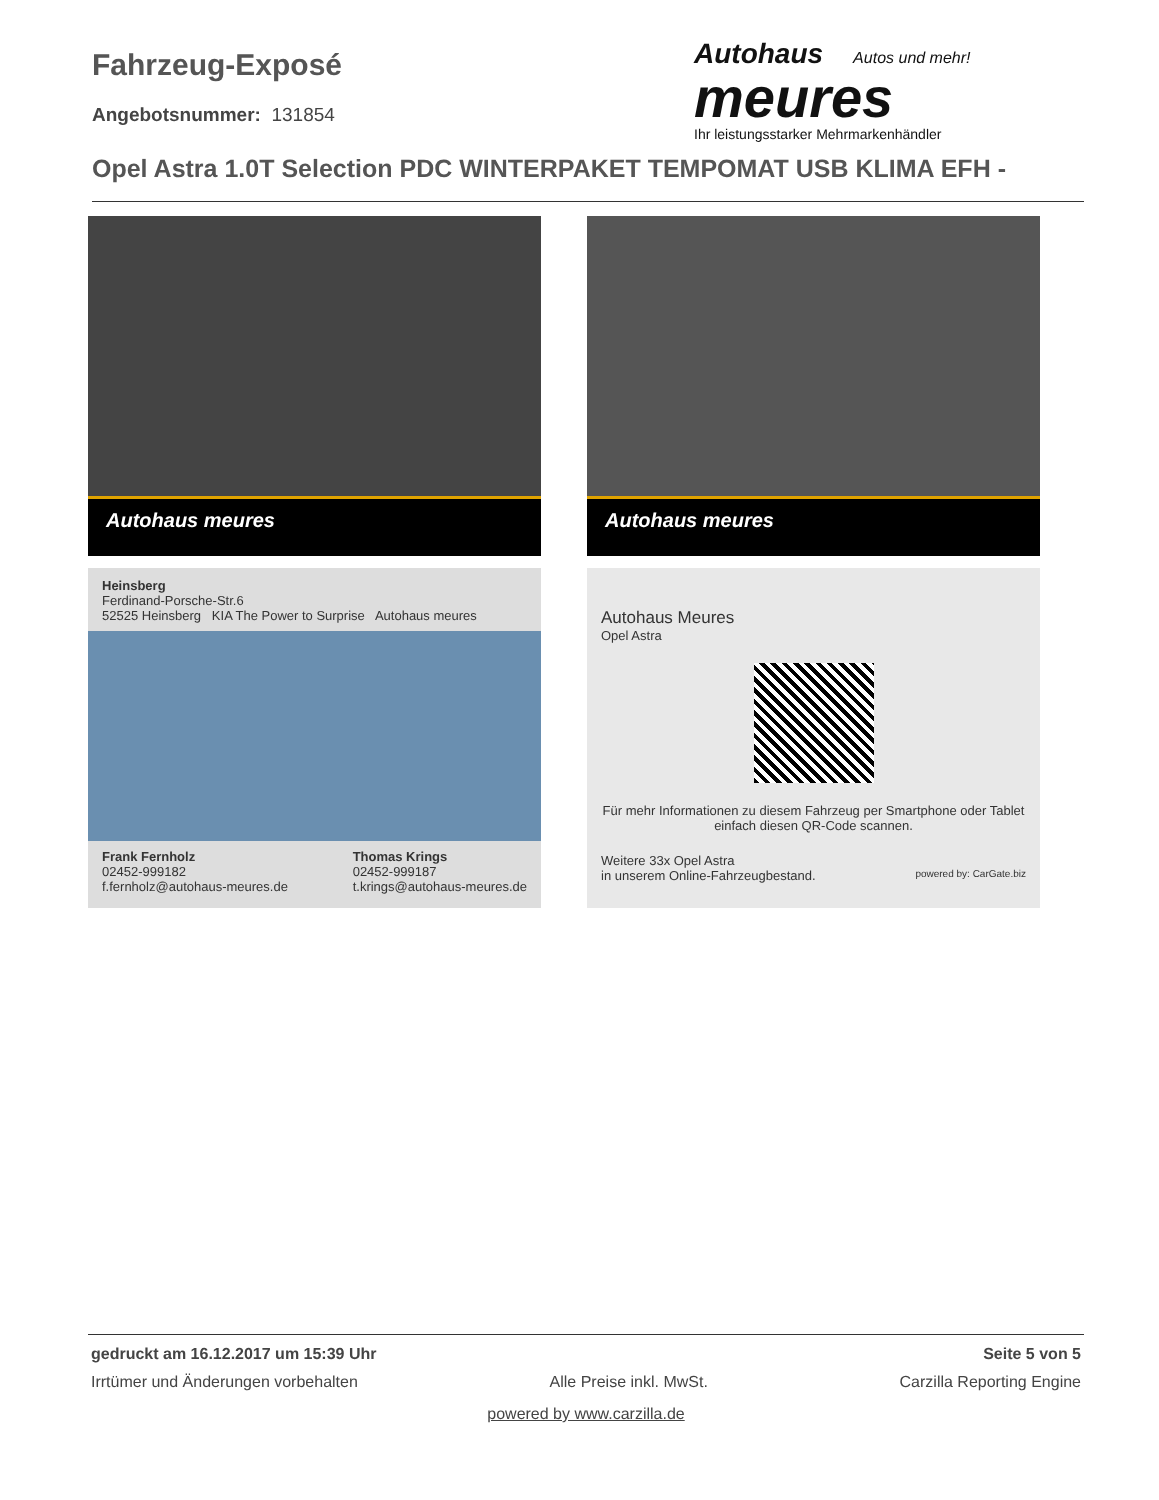Fahrzeug-Exposé
Angebotsnummer: 131854
Autohaus Autos und mehr!
meures
Ihr leistungsstarker Mehrmarkenhändler
Opel Astra 1.0T Selection PDC WINTERPAKET TEMPOMAT USB KLIMA EFH -
Autohaus meures
Autohaus meures
Heinsberg
Ferdinand-Porsche-Str.6
52525 Heinsberg KIA The Power to Surprise Autohaus meures
Frank Fernholz
02452-999182
f.fernholz@autohaus-meures.de
Thomas Krings
02452-999187
t.krings@autohaus-meures.de
Autohaus Meures
Opel Astra
Für mehr Informationen zu diesem Fahrzeug per Smartphone oder Tablet einfach diesen QR-Code scannen.
Weitere 33x Opel Astra
in unserem Online-Fahrzeugbestand. powered by: CarGate.biz
gedruckt am 16.12.2017 um 15:39 Uhr Seite 5 von 5
Irrtümer und Änderungen vorbehalten Alle Preise inkl. MwSt. Carzilla Reporting Engine
powered by www.carzilla.de